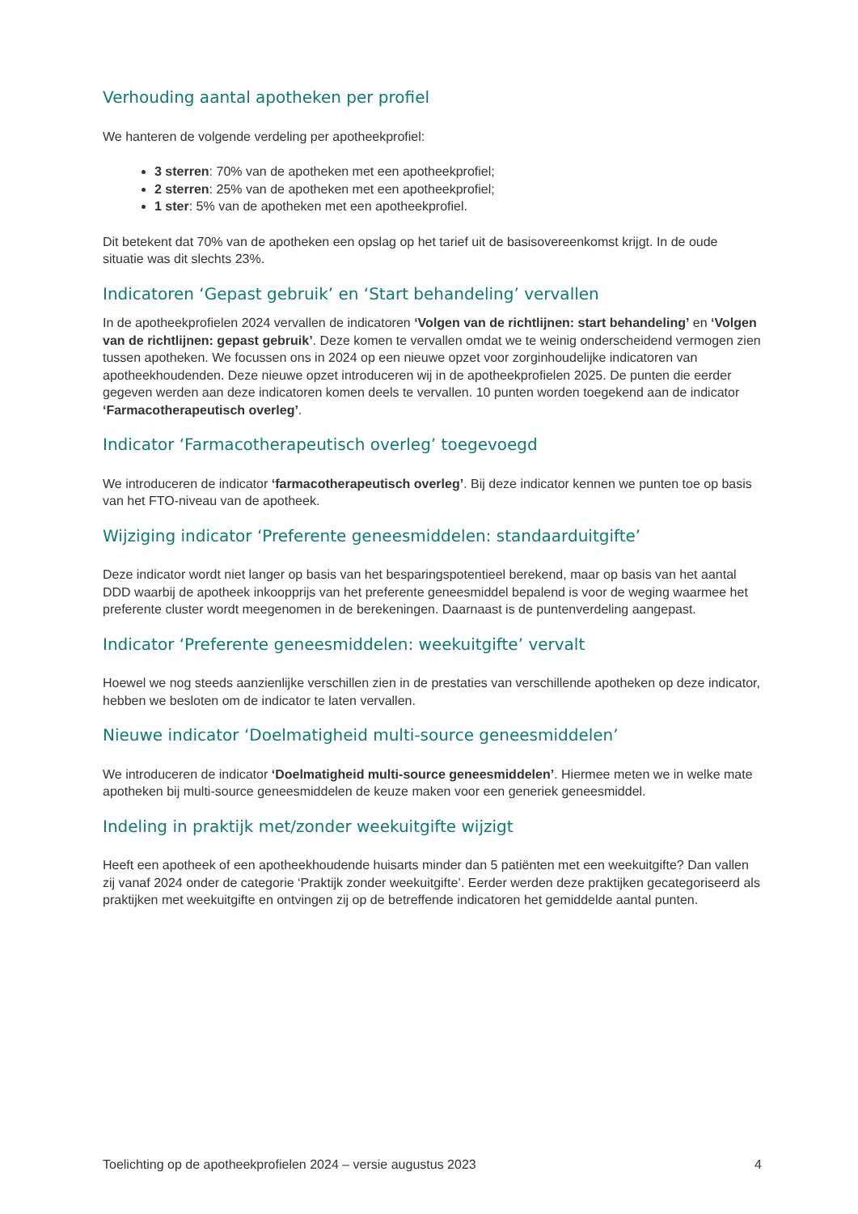Verhouding aantal apotheken per profiel
We hanteren de volgende verdeling per apotheekprofiel:
3 sterren: 70% van de apotheken met een apotheekprofiel;
2 sterren: 25% van de apotheken met een apotheekprofiel;
1 ster: 5% van de apotheken met een apotheekprofiel.
Dit betekent dat 70% van de apotheken een opslag op het tarief uit de basisovereenkomst krijgt. In de oude situatie was dit slechts 23%.
Indicatoren ‘Gepast gebruik’ en ‘Start behandeling’ vervallen
In de apotheekprofielen 2024 vervallen de indicatoren ‘Volgen van de richtlijnen: start behandeling’ en ‘Volgen van de richtlijnen: gepast gebruik’. Deze komen te vervallen omdat we te weinig onderscheidend vermogen zien tussen apotheken. We focussen ons in 2024 op een nieuwe opzet voor zorginhoudelijke indicatoren van apotheekhoudenden. Deze nieuwe opzet introduceren wij in de apotheekprofielen 2025. De punten die eerder gegeven werden aan deze indicatoren komen deels te vervallen. 10 punten worden toegekend aan de indicator ‘Farmacotherapeutisch overleg’.
Indicator ‘Farmacotherapeutisch overleg’ toegevoegd
We introduceren de indicator ‘farmacotherapeutisch overleg’. Bij deze indicator kennen we punten toe op basis van het FTO-niveau van de apotheek.
Wijziging indicator ‘Preferente geneesmiddelen: standaarduitgifte’
Deze indicator wordt niet langer op basis van het besparingspotentieel berekend, maar op basis van het aantal DDD waarbij de apotheek inkoopprijs van het preferente geneesmiddel bepalend is voor de weging waarmee het preferente cluster wordt meegenomen in de berekeningen. Daarnaast is de puntenverdeling aangepast.
Indicator ‘Preferente geneesmiddelen: weekuitgifte’ vervalt
Hoewel we nog steeds aanzienlijke verschillen zien in de prestaties van verschillende apotheken op deze indicator, hebben we besloten om de indicator te laten vervallen.
Nieuwe indicator ‘Doelmatigheid multi-source geneesmiddelen’
We introduceren de indicator ‘Doelmatigheid multi-source geneesmiddelen’. Hiermee meten we in welke mate apotheken bij multi-source geneesmiddelen de keuze maken voor een generiek geneesmiddel.
Indeling in praktijk met/zonder weekuitgifte wijzigt
Heeft een apotheek of een apotheekhoudende huisarts minder dan 5 patiënten met een weekuitgifte? Dan vallen zij vanaf 2024 onder de categorie ‘Praktijk zonder weekuitgifte’. Eerder werden deze praktijken gecategoriseerd als praktijken met weekuitgifte en ontvingen zij op de betreffende indicatoren het gemiddelde aantal punten.
Toelichting op de apotheekprofielen 2024 – versie augustus 2023 4